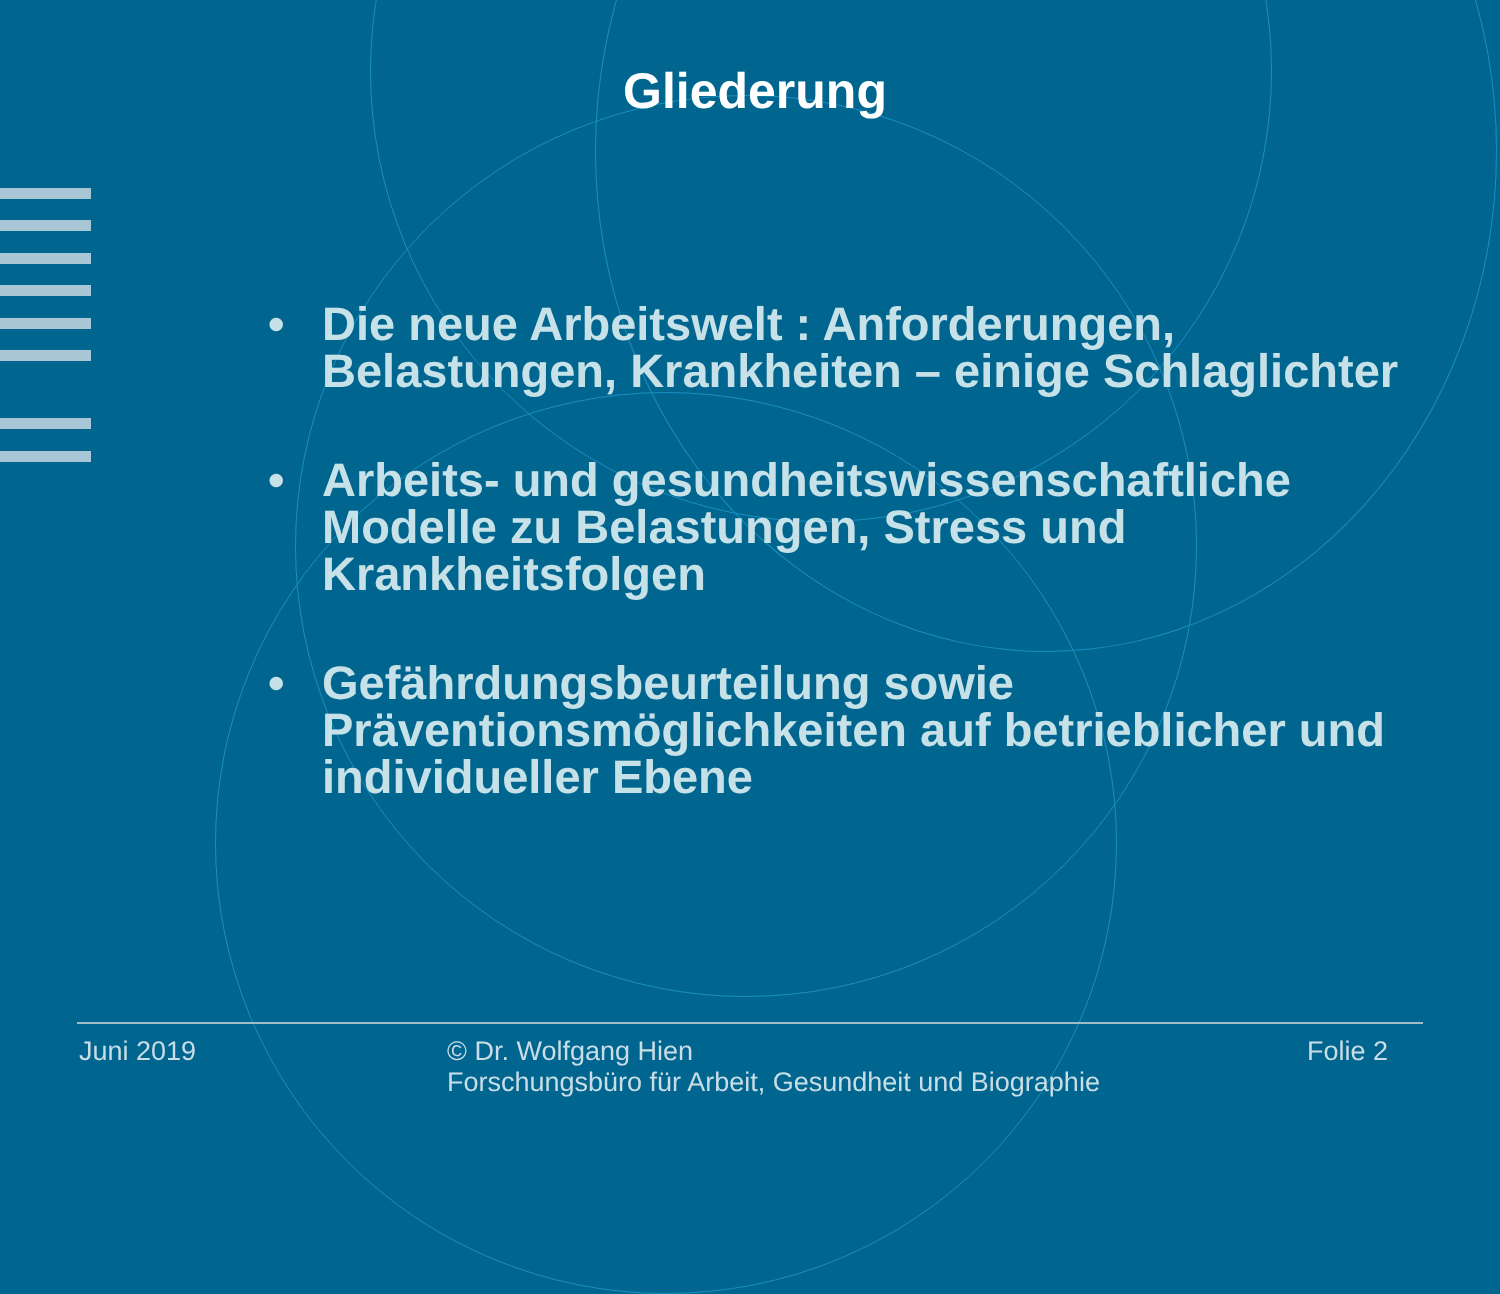Gliederung
• Die neue Arbeitswelt : Anforderungen, Belastungen, Krankheiten – einige Schlaglichter
• Arbeits- und gesundheitswissenschaftliche Modelle zu Belastungen, Stress und Krankheitsfolgen
• Gefährdungsbeurteilung sowie Präventionsmöglichkeiten auf betrieblicher und individueller Ebene
Juni 2019 © Dr. Wolfgang Hien
Forschungsbüro für Arbeit, Gesundheit und Biographie
Folie 2